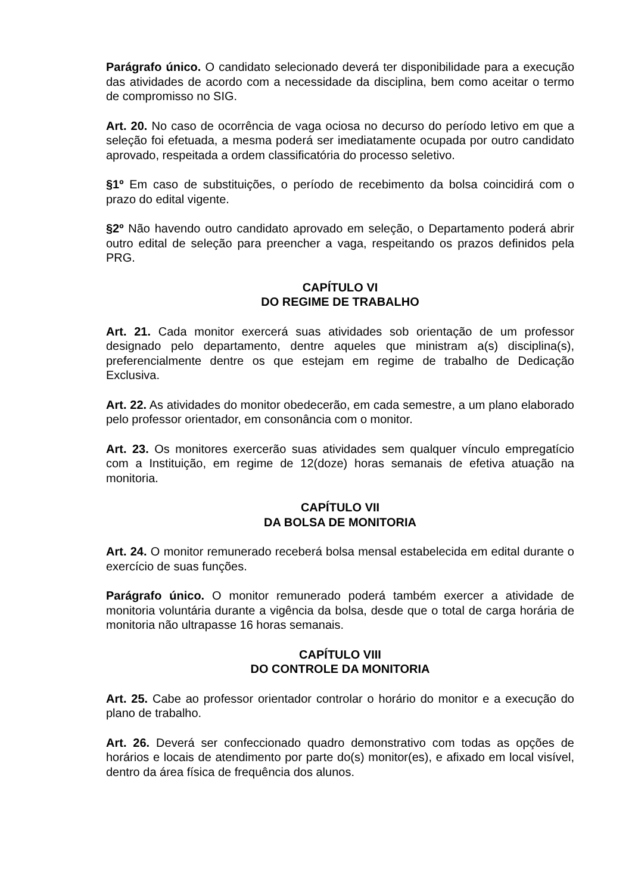Parágrafo único. O candidato selecionado deverá ter disponibilidade para a execução das atividades de acordo com a necessidade da disciplina, bem como aceitar o termo de compromisso no SIG.
Art. 20. No caso de ocorrência de vaga ociosa no decurso do período letivo em que a seleção foi efetuada, a mesma poderá ser imediatamente ocupada por outro candidato aprovado, respeitada a ordem classificatória do processo seletivo.
§1º Em caso de substituições, o período de recebimento da bolsa coincidirá com o prazo do edital vigente.
§2º Não havendo outro candidato aprovado em seleção, o Departamento poderá abrir outro edital de seleção para preencher a vaga, respeitando os prazos definidos pela PRG.
CAPÍTULO VI
DO REGIME DE TRABALHO
Art. 21. Cada monitor exercerá suas atividades sob orientação de um professor designado pelo departamento, dentre aqueles que ministram a(s) disciplina(s), preferencialmente dentre os que estejam em regime de trabalho de Dedicação Exclusiva.
Art. 22. As atividades do monitor obedecerão, em cada semestre, a um plano elaborado pelo professor orientador, em consonância com o monitor.
Art. 23. Os monitores exercerão suas atividades sem qualquer vínculo empregatício com a Instituição, em regime de 12(doze) horas semanais de efetiva atuação na monitoria.
CAPÍTULO VII
DA BOLSA DE MONITORIA
Art. 24. O monitor remunerado receberá bolsa mensal estabelecida em edital durante o exercício de suas funções.
Parágrafo único. O monitor remunerado poderá também exercer a atividade de monitoria voluntária durante a vigência da bolsa, desde que o total de carga horária de monitoria não ultrapasse 16 horas semanais.
CAPÍTULO VIII
DO CONTROLE DA MONITORIA
Art. 25. Cabe ao professor orientador controlar o horário do monitor e a execução do plano de trabalho.
Art. 26. Deverá ser confeccionado quadro demonstrativo com todas as opções de horários e locais de atendimento por parte do(s) monitor(es), e afixado em local visível, dentro da área física de frequência dos alunos.